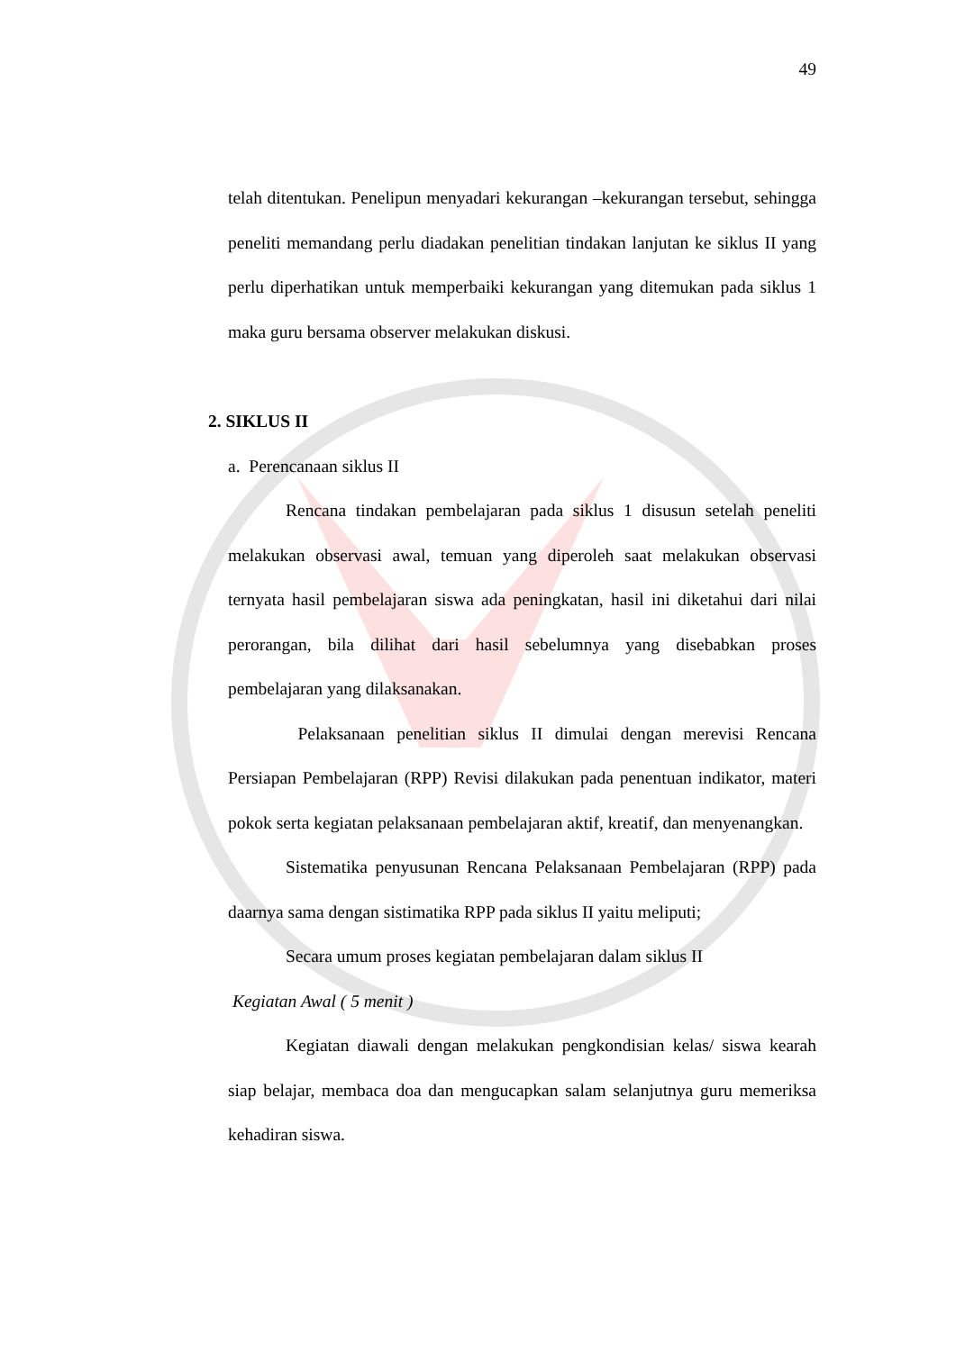49
telah ditentukan. Penelipun menyadari kekurangan –kekurangan tersebut, sehingga peneliti memandang perlu diadakan penelitian tindakan lanjutan ke siklus II yang perlu diperhatikan untuk memperbaiki kekurangan yang ditemukan pada siklus 1 maka guru bersama observer melakukan diskusi.
2. SIKLUS II
a. Perencanaan siklus II
Rencana tindakan pembelajaran pada siklus 1 disusun setelah peneliti melakukan observasi awal, temuan yang diperoleh saat melakukan observasi ternyata hasil pembelajaran siswa ada peningkatan, hasil ini diketahui dari nilai perorangan, bila dilihat dari hasil sebelumnya yang disebabkan proses pembelajaran yang dilaksanakan.
Pelaksanaan penelitian siklus II dimulai dengan merevisi Rencana Persiapan Pembelajaran (RPP) Revisi dilakukan pada penentuan indikator, materi pokok serta kegiatan pelaksanaan pembelajaran aktif, kreatif, dan menyenangkan.
Sistematika penyusunan Rencana Pelaksanaan Pembelajaran (RPP) pada daarnya sama dengan sistimatika RPP pada siklus II yaitu meliputi;
Secara umum proses kegiatan pembelajaran dalam siklus II
Kegiatan Awal ( 5 menit )
Kegiatan diawali dengan melakukan pengkondisian kelas/ siswa kearah siap belajar, membaca doa dan mengucapkan salam selanjutnya guru memeriksa kehadiran siswa.